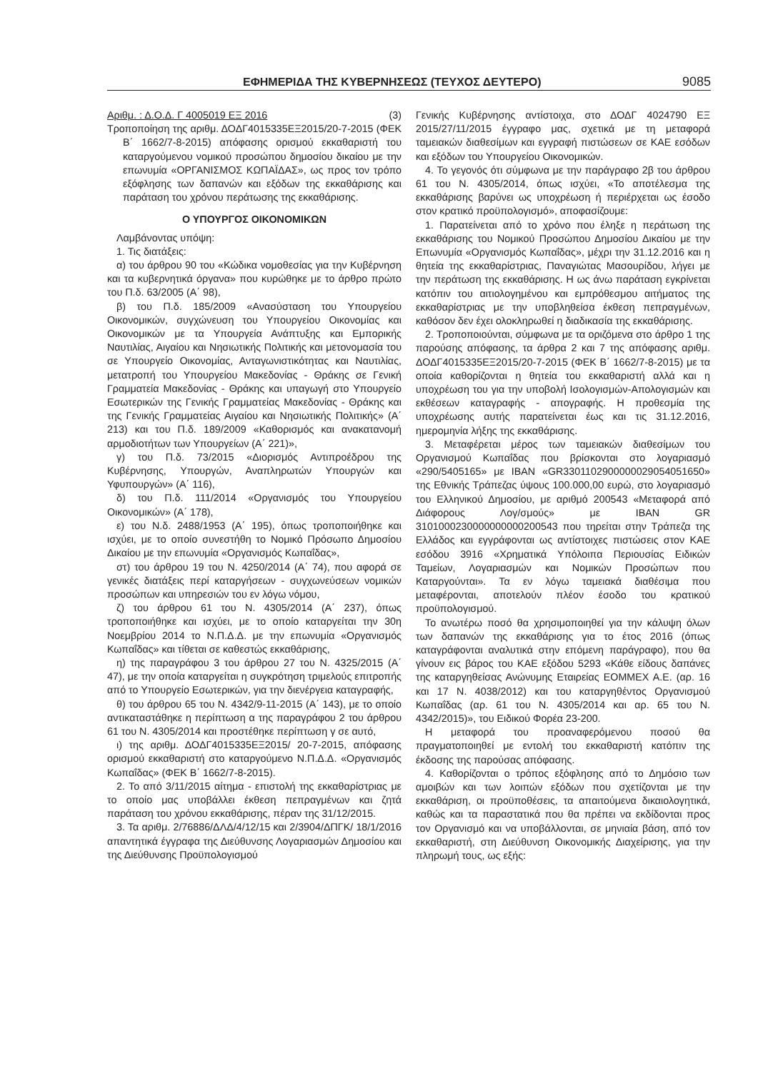ΕΦΗΜΕΡΙΔΑ ΤΗΣ ΚΥΒΕΡΝΗΣΕΩΣ (ΤΕΥΧΟΣ ΔΕΥΤΕΡΟ) 9085
Αριθμ. : Δ.Ο.Δ. Γ 4005019 ΕΞ 2016 (3)
Τροποποίηση της αριθμ. ΔΟΔΓ4015335ΕΞ2015/20-7-2015 (ΦΕΚ Β΄ 1662/7-8-2015) απόφασης ορισμού εκκαθαριστή του καταργούμενου νομικού προσώπου δημοσίου δικαίου με την επωνυμία «ΟΡΓΑΝΙΣΜΟΣ ΚΩΠΑΪΔΑΣ», ως προς τον τρόπο εξόφλησης των δαπανών και εξόδων της εκκαθάρισης και παράταση του χρόνου περάτωσης της εκκαθάρισης.
Ο ΥΠΟΥΡΓΟΣ ΟΙΚΟΝΟΜΙΚΩΝ
Λαμβάνοντας υπόψη:
1. Τις διατάξεις:
α) του άρθρου 90 του «Κώδικα νομοθεσίας για την Κυβέρνηση και τα κυβερνητικά όργανα» που κυρώθηκε με το άρθρο πρώτο του Π.δ. 63/2005 (Α΄ 98),
β) του Π.δ. 185/2009 «Ανασύσταση του Υπουργείου Οικονομικών, συγχώνευση του Υπουργείου Οικονομίας και Οικονομικών με τα Υπουργεία Ανάπτυξης και Εμπορικής Ναυτιλίας, Αιγαίου και Νησιωτικής Πολιτικής και μετονομασία του σε Υπουργείο Οικονομίας, Ανταγωνιστικότητας και Ναυτιλίας, μετατροπή του Υπουργείου Μακεδονίας - Θράκης σε Γενική Γραμματεία Μακεδονίας - Θράκης και υπαγωγή στο Υπουργείο Εσωτερικών της Γενικής Γραμματείας Μακεδονίας - Θράκης και της Γενικής Γραμματείας Αιγαίου και Νησιωτικής Πολιτικής» (Α΄ 213) και του Π.δ. 189/2009 «Καθορισμός και ανακατανομή αρμοδιοτήτων των Υπουργείων (Α΄ 221)»,
γ) του Π.δ. 73/2015 «Διορισμός Αντιπροέδρου της Κυβέρνησης, Υπουργών, Αναπληρωτών Υπουργών και Υφυπουργών» (Α΄ 116),
δ) του Π.δ. 111/2014 «Οργανισμός του Υπουργείου Οικονομικών» (Α΄ 178),
ε) του Ν.δ. 2488/1953 (Α΄ 195), όπως τροποποιήθηκε και ισχύει, με το οποίο συνεστήθη το Νομικό Πρόσωπο Δημοσίου Δικαίου με την επωνυμία «Οργανισμός Κωπαΐδας»,
στ) του άρθρου 19 του Ν. 4250/2014 (Α΄ 74), που αφορά σε γενικές διατάξεις περί καταργήσεων - συγχωνεύσεων νομικών προσώπων και υπηρεσιών του εν λόγω νόμου,
ζ) του άρθρου 61 του Ν. 4305/2014 (Α΄ 237), όπως τροποποιήθηκε και ισχύει, με το οποίο καταργείται την 30η Νοεμβρίου 2014 το Ν.Π.Δ.Δ. με την επωνυμία «Οργανισμός Κωπαΐδας» και τίθεται σε καθεστώς εκκαθάρισης,
η) της παραγράφου 3 του άρθρου 27 του Ν. 4325/2015 (Α΄ 47), με την οποία καταργείται η συγκρότηση τριμελούς επιτροπής από το Υπουργείο Εσωτερικών, για την διενέργεια καταγραφής,
θ) του άρθρου 65 του Ν. 4342/9-11-2015 (Α΄ 143), με το οποίο αντικαταστάθηκε η περίπτωση α της παραγράφου 2 του άρθρου 61 του Ν. 4305/2014 και προστέθηκε περίπτωση γ σε αυτό,
ι) της αριθμ. ΔΟΔΓ4015335ΕΞ2015/ 20-7-2015, απόφασης ορισμού εκκαθαριστή στο καταργούμενο Ν.Π.Δ.Δ. «Οργανισμός Κωπαΐδας» (ΦΕΚ Β΄ 1662/7-8-2015).
2. Το από 3/11/2015 αίτημα - επιστολή της εκκαθαρίστριας με το οποίο μας υποβάλλει έκθεση πεπραγμένων και ζητά παράταση του χρόνου εκκαθάρισης, πέραν της 31/12/2015.
3. Τα αριθμ. 2/76886/ΔΛΔ/4/12/15 και 2/3904/ΔΠΓΚ/ 18/1/2016 απαντητικά έγγραφα της Διεύθυνσης Λογαριασμών Δημοσίου και της Διεύθυνσης Προϋπολογισμού
Γενικής Κυβέρνησης αντίστοιχα, στο ΔΟΔΓ 4024790 ΕΞ 2015/27/11/2015 έγγραφο μας, σχετικά με τη μεταφορά ταμειακών διαθεσίμων και εγγραφή πιστώσεων σε ΚΑΕ εσόδων και εξόδων του Υπουργείου Οικονομικών.
4. Το γεγονός ότι σύμφωνα με την παράγραφο 2β του άρθρου 61 του Ν. 4305/2014, όπως ισχύει, «Το αποτέλεσμα της εκκαθάρισης βαρύνει ως υποχρέωση ή περιέρχεται ως έσοδο στον κρατικό προϋπολογισμό», αποφασίζουμε:
1. Παρατείνεται από το χρόνο που έληξε η περάτωση της εκκαθάρισης του Νομικού Προσώπου Δημοσίου Δικαίου με την Επωνυμία «Οργανισμός Κωπαΐδας», μέχρι την 31.12.2016 και η θητεία της εκκαθαρίστριας, Παναγιώτας Μασουρίδου, λήγει με την περάτωση της εκκαθάρισης. Η ως άνω παράταση εγκρίνεται κατόπιν του αιτιολογημένου και εμπρόθεσμου αιτήματος της εκκαθαρίστριας με την υποβληθείσα έκθεση πεπραγμένων, καθόσον δεν έχει ολοκληρωθεί η διαδικασία της εκκαθάρισης.
2. Τροποποιούνται, σύμφωνα με τα οριζόμενα στο άρθρο 1 της παρούσης απόφασης, τα άρθρα 2 και 7 της απόφασης αριθμ. ΔΟΔΓ4015335ΕΞ2015/20-7-2015 (ΦΕΚ Β΄ 1662/7-8-2015) με τα οποία καθορίζονται η θητεία του εκκαθαριστή αλλά και η υποχρέωση του για την υποβολή Ισολογισμών-Απολογισμών και εκθέσεων καταγραφής - απογραφής. Η προθεσμία της υποχρέωσης αυτής παρατείνεται έως και τις 31.12.2016, ημερομηνία λήξης της εκκαθάρισης.
3. Μεταφέρεται μέρος των ταμειακών διαθεσίμων του Οργανισμού Κωπαΐδας που βρίσκονται στο λογαριασμό «290/5405165» με ΙΒΑΝ «GR3301102900000029054051650» της Εθνικής Τράπεζας ύψους 100.000,00 ευρώ, στο λογαριασμό του Ελληνικού Δημοσίου, με αριθμό 200543 «Μεταφορά από Διάφορους Λογ/σμούς» με ΙΒΑΝ GR 3101000230000000000200543 που τηρείται στην Τράπεζα της Ελλάδος και εγγράφονται ως αντίστοιχες πιστώσεις στον ΚΑΕ εσόδου 3916 «Χρηματικά Υπόλοιπα Περιουσίας Ειδικών Ταμείων, Λογαριασμών και Νομικών Προσώπων που Καταργούνται». Τα εν λόγω ταμειακά διαθέσιμα που μεταφέρονται, αποτελούν πλέον έσοδο του κρατικού προϋπολογισμού.
Το ανωτέρω ποσό θα χρησιμοποιηθεί για την κάλυψη όλων των δαπανών της εκκαθάρισης για το έτος 2016 (όπως καταγράφονται αναλυτικά στην επόμενη παράγραφο), που θα γίνουν εις βάρος του ΚΑΕ εξόδου 5293 «Κάθε είδους δαπάνες της καταργηθείσας Ανώνυμης Εταιρείας ΕΟΜΜΕΧ Α.Ε. (αρ. 16 και 17 Ν. 4038/2012) και του καταργηθέντος Οργανισμού Κωπαΐδας (αρ. 61 του Ν. 4305/2014 και αρ. 65 του Ν. 4342/2015)», του Ειδικού Φορέα 23-200.
Η μεταφορά του προαναφερόμενου ποσού θα πραγματοποιηθεί με εντολή του εκκαθαριστή κατόπιν της έκδοσης της παρούσας απόφασης.
4. Καθορίζονται ο τρόπος εξόφλησης από το Δημόσιο των αμοιβών και των λοιπών εξόδων που σχετίζονται με την εκκαθάριση, οι προϋποθέσεις, τα απαιτούμενα δικαιολογητικά, καθώς και τα παραστατικά που θα πρέπει να εκδίδονται προς τον Οργανισμό και να υποβάλλονται, σε μηνιαία βάση, από τον εκκαθαριστή, στη Διεύθυνση Οικονομικής Διαχείρισης, για την πληρωμή τους, ως εξής: